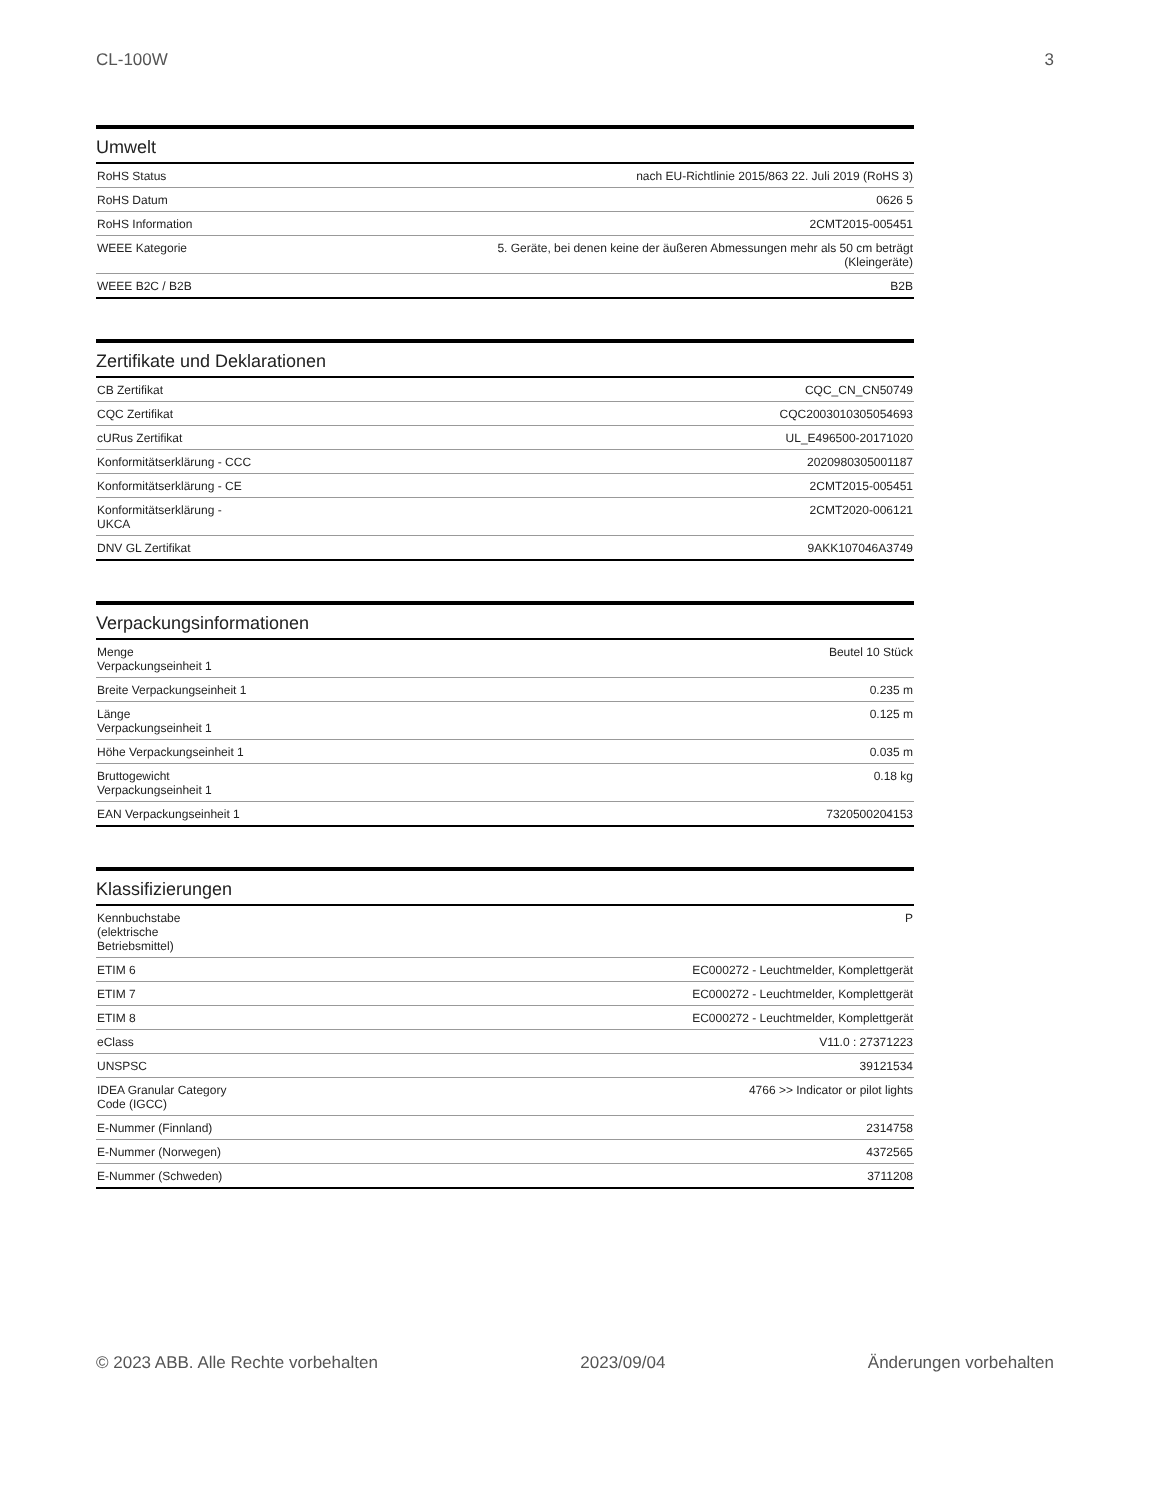CL-100W 3
Umwelt
| RoHS Status | nach EU-Richtlinie 2015/863 22. Juli 2019 (RoHS 3) |
| RoHS Datum | 0626 5 |
| RoHS Information | 2CMT2015-005451 |
| WEEE Kategorie | 5. Geräte, bei denen keine der äußeren Abmessungen mehr als 50 cm beträgt (Kleingeräte) |
| WEEE B2C / B2B | B2B |
Zertifikate und Deklarationen
| CB Zertifikat | CQC_CN_CN50749 |
| CQC Zertifikat | CQC2003010305054693 |
| cURus Zertifikat | UL_E496500-20171020 |
| Konformitätserklärung - CCC | 2020980305001187 |
| Konformitätserklärung - CE | 2CMT2015-005451 |
| Konformitätserklärung - UKCA | 2CMT2020-006121 |
| DNV GL Zertifikat | 9AKK107046A3749 |
Verpackungsinformationen
| Menge Verpackungseinheit 1 | Beutel 10 Stück |
| Breite Verpackungseinheit 1 | 0.235 m |
| Länge Verpackungseinheit 1 | 0.125 m |
| Höhe Verpackungseinheit 1 | 0.035 m |
| Bruttogewicht Verpackungseinheit 1 | 0.18 kg |
| EAN Verpackungseinheit 1 | 7320500204153 |
Klassifizierungen
| Kennbuchstabe (elektrische Betriebsmittel) | P |
| ETIM 6 | EC000272 - Leuchtmelder, Komplettgerät |
| ETIM 7 | EC000272 - Leuchtmelder, Komplettgerät |
| ETIM 8 | EC000272 - Leuchtmelder, Komplettgerät |
| eClass | V11.0 : 27371223 |
| UNSPSC | 39121534 |
| IDEA Granular Category Code (IGCC) | 4766 >> Indicator or pilot lights |
| E-Nummer (Finnland) | 2314758 |
| E-Nummer (Norwegen) | 4372565 |
| E-Nummer (Schweden) | 3711208 |
© 2023 ABB. Alle Rechte vorbehalten 2023/09/04 Änderungen vorbehalten